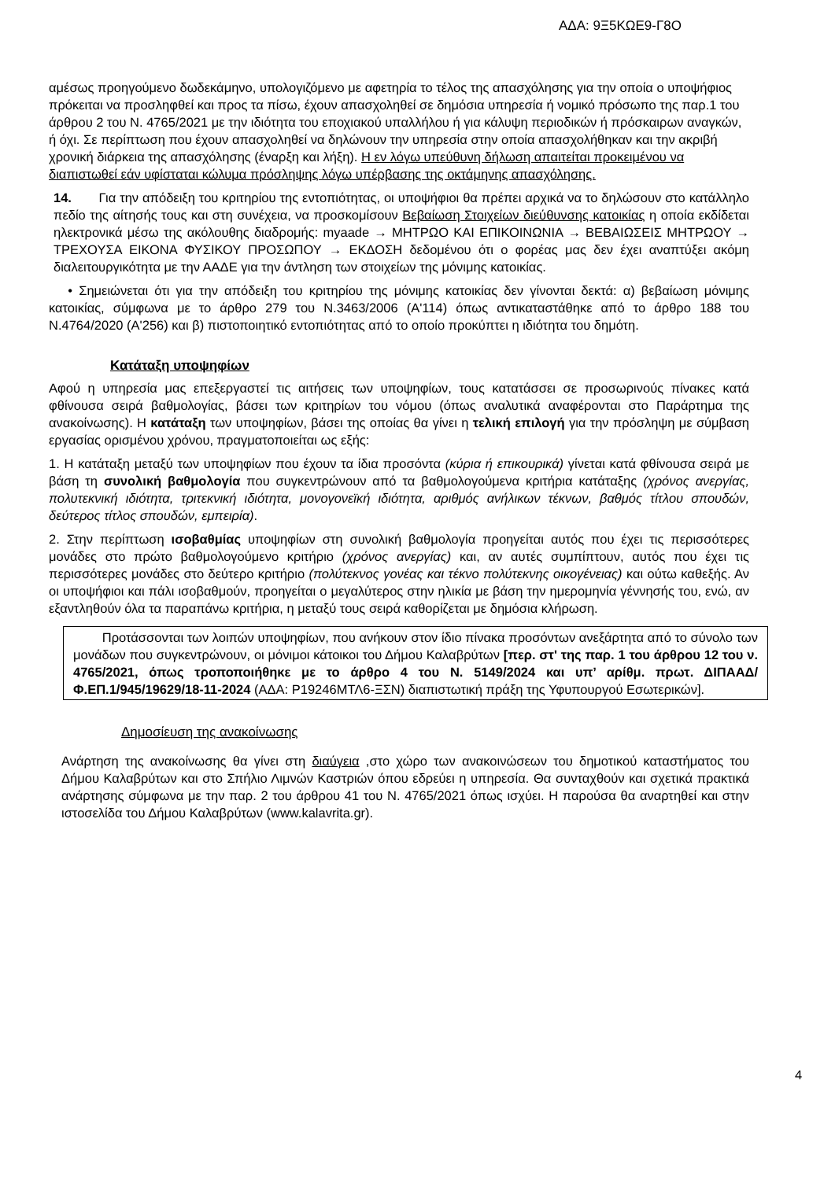ΑΔΑ: 9Ξ5ΚΩΕ9-Γ8Ο
αμέσως προηγούμενο δωδεκάμηνο, υπολογιζόμενο με αφετηρία το τέλος της απασχόλησης για την οποία ο υποψήφιος πρόκειται να προσληφθεί και προς τα πίσω, έχουν απασχοληθεί σε δημόσια υπηρεσία ή νομικό πρόσωπο της παρ.1 του άρθρου 2 του Ν. 4765/2021 με την ιδιότητα του εποχιακού υπαλλήλου ή για κάλυψη περιοδικών ή πρόσκαιρων αναγκών, ή όχι. Σε περίπτωση που έχουν απασχοληθεί να δηλώνουν την υπηρεσία στην οποία απασχολήθηκαν και την ακριβή χρονική διάρκεια της απασχόλησης (έναρξη και λήξη). Η εν λόγω υπεύθυνη δήλωση απαιτείται προκειμένου να διαπιστωθεί εάν υφίσταται κώλυμα πρόσληψης λόγω υπέρβασης της οκτάμηνης απασχόλησης.
14. Για την απόδειξη του κριτηρίου της εντοπιότητας, οι υποψήφιοι θα πρέπει αρχικά να το δηλώσουν στο κατάλληλο πεδίο της αίτησής τους και στη συνέχεια, να προσκομίσουν Βεβαίωση Στοιχείων διεύθυνσης κατοικίας η οποία εκδίδεται ηλεκτρονικά μέσω της ακόλουθης διαδρομής: myaade → ΜΗΤΡΩΟ ΚΑΙ ΕΠΙΚΟΙΝΩΝΙΑ → ΒΕΒΑΙΩΣΕΙΣ ΜΗΤΡΩΟΥ → ΤΡΕΧΟΥΣΑ ΕΙΚΟΝΑ ΦΥΣΙΚΟΥ ΠΡΟΣΩΠΟΥ → ΕΚΔΟΣΗ δεδομένου ότι ο φορέας μας δεν έχει αναπτύξει ακόμη διαλειτουργικότητα με την ΑΑΔΕ για την άντληση των στοιχείων της μόνιμης κατοικίας.
• Σημειώνεται ότι για την απόδειξη του κριτηρίου της μόνιμης κατοικίας δεν γίνονται δεκτά: α) βεβαίωση μόνιμης κατοικίας, σύμφωνα με το άρθρο 279 του Ν.3463/2006 (Α'114) όπως αντικαταστάθηκε από το άρθρο 188 του Ν.4764/2020 (Α'256) και β) πιστοποιητικό εντοπιότητας από το οποίο προκύπτει η ιδιότητα του δημότη.
Κατάταξη υποψηφίων
Αφού η υπηρεσία μας επεξεργαστεί τις αιτήσεις των υποψηφίων, τους κατατάσσει σε προσωρινούς πίνακες κατά φθίνουσα σειρά βαθμολογίας, βάσει των κριτηρίων του νόμου (όπως αναλυτικά αναφέρονται στο Παράρτημα της ανακοίνωσης). Η κατάταξη των υποψηφίων, βάσει της οποίας θα γίνει η τελική επιλογή για την πρόσληψη με σύμβαση εργασίας ορισμένου χρόνου, πραγματοποιείται ως εξής:
1. Η κατάταξη μεταξύ των υποψηφίων που έχουν τα ίδια προσόντα (κύρια ή επικουρικά) γίνεται κατά φθίνουσα σειρά με βάση τη συνολική βαθμολογία που συγκεντρώνουν από τα βαθμολογούμενα κριτήρια κατάταξης (χρόνος ανεργίας, πολυτεκνική ιδιότητα, τριτεκνική ιδιότητα, μονογονεϊκή ιδιότητα, αριθμός ανήλικων τέκνων, βαθμός τίτλου σπουδών, δεύτερος τίτλος σπουδών, εμπειρία).
2. Στην περίπτωση ισοβαθμίας υποψηφίων στη συνολική βαθμολογία προηγείται αυτός που έχει τις περισσότερες μονάδες στο πρώτο βαθμολογούμενο κριτήριο (χρόνος ανεργίας) και, αν αυτές συμπίπτουν, αυτός που έχει τις περισσότερες μονάδες στο δεύτερο κριτήριο (πολύτεκνος γονέας και τέκνο πολύτεκνης οικογένειας) και ούτω καθεξής. Αν οι υποψήφιοι και πάλι ισοβαθμούν, προηγείται ο μεγαλύτερος στην ηλικία με βάση την ημερομηνία γέννησής του, ενώ, αν εξαντληθούν όλα τα παραπάνω κριτήρια, η μεταξύ τους σειρά καθορίζεται με δημόσια κλήρωση.
Προτάσσονται των λοιπών υποψηφίων, που ανήκουν στον ίδιο πίνακα προσόντων ανεξάρτητα από το σύνολο των μονάδων που συγκεντρώνουν, οι μόνιμοι κάτοικοι του Δήμου Καλαβρύτων [περ. στ' της παρ. 1 του άρθρου 12 του ν. 4765/2021, όπως τροποποιήθηκε με το άρθρο 4 του Ν. 5149/2024 και υπ’ αρίθμ. πρωτ. ΔΙΠΑΑΔ/Φ.ΕΠ.1/945/19629/18-11-2024 (ΑΔΑ: Ρ19246ΜΤΛ6-ΞΣΝ) διαπιστωτική πράξη της Υφυπουργού Εσωτερικών].
Δημοσίευση της ανακοίνωσης
Ανάρτηση της ανακοίνωσης θα γίνει στη διαύγεια ,στο χώρο των ανακοινώσεων του δημοτικού καταστήματος του Δήμου Καλαβρύτων και στο Σπήλιο Λιμνών Καστριών όπου εδρεύει η υπηρεσία. Θα συνταχθούν και σχετικά πρακτικά ανάρτησης σύμφωνα με την παρ. 2 του άρθρου 41 του Ν. 4765/2021 όπως ισχύει. Η παρούσα θα αναρτηθεί και στην ιστοσελίδα του Δήμου Καλαβρύτων (www.kalavrita.gr).
4